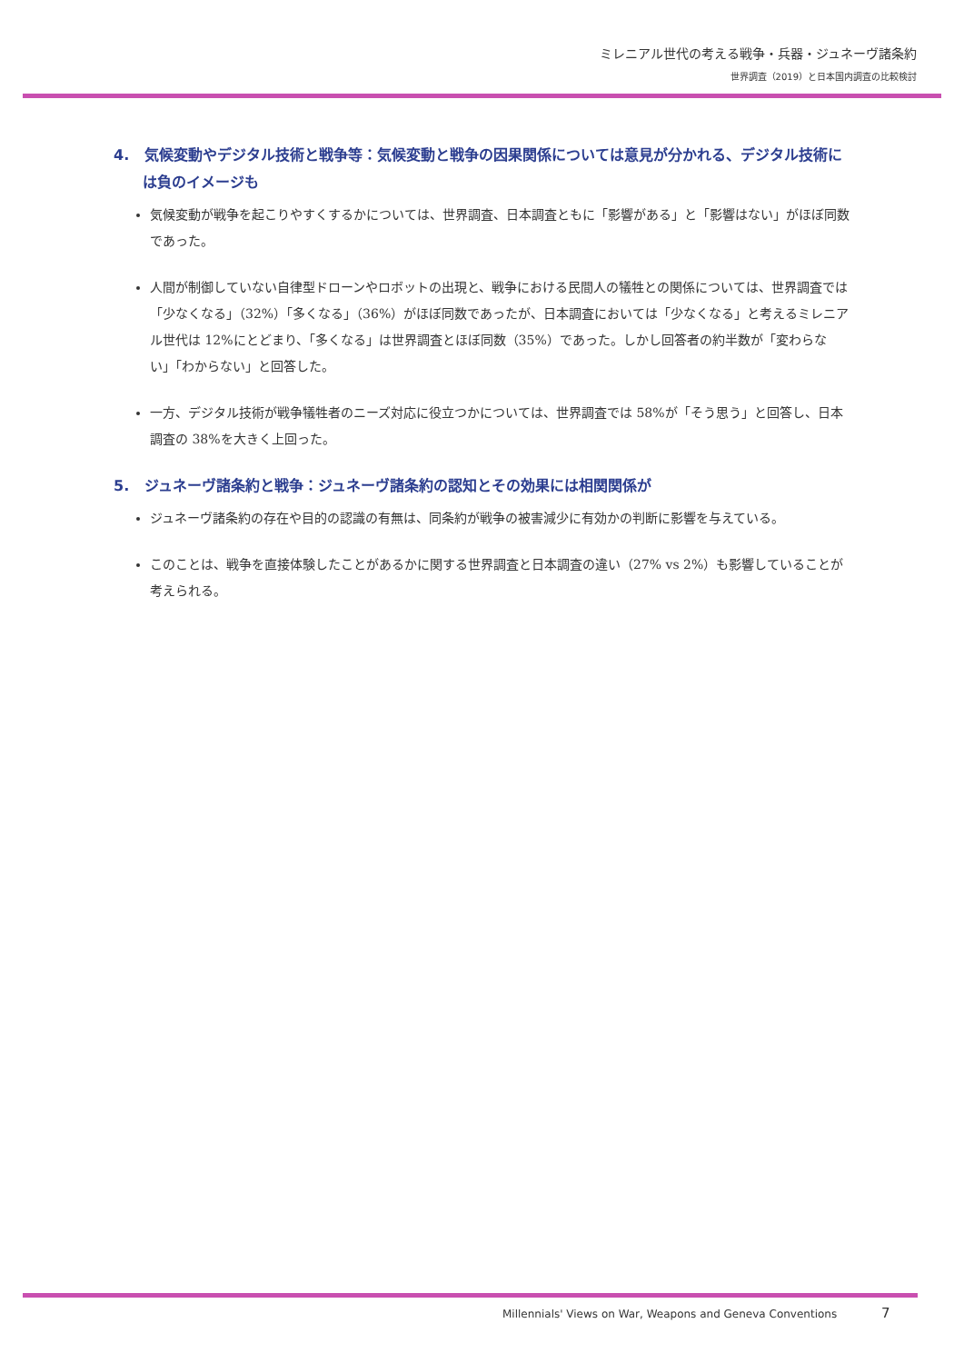ミレニアル世代の考える戦争・兵器・ジュネーヴ諸条約
世界調査（2019）と日本国内調査の比較検討
4. 気候変動やデジタル技術と戦争等：気候変動と戦争の因果関係については意見が分かれる、デジタル技術には負のイメージも
気候変動が戦争を起こりやすくするかについては、世界調査、日本調査ともに「影響がある」と「影響はない」がほぼ同数であった。
人間が制御していない自律型ドローンやロボットの出現と、戦争における民間人の犠牲との関係については、世界調査では「少なくなる」（32%）「多くなる」（36%）がほぼ同数であったが、日本調査においては「少なくなる」と考えるミレニアル世代は 12%にとどまり、「多くなる」は世界調査とほぼ同数（35%）であった。しかし回答者の約半数が「変わらない」「わからない」と回答した。
一方、デジタル技術が戦争犠牲者のニーズ対応に役立つかについては、世界調査では 58%が「そう思う」と回答し、日本調査の 38%を大きく上回った。
5. ジュネーヴ諸条約と戦争：ジュネーヴ諸条約の認知とその効果には相関関係が
ジュネーヴ諸条約の存在や目的の認識の有無は、同条約が戦争の被害減少に有効かの判断に影響を与えている。
このことは、戦争を直接体験したことがあるかに関する世界調査と日本調査の違い（27% vs 2%）も影響していることが考えられる。
Millennials' Views on War, Weapons and Geneva Conventions 7